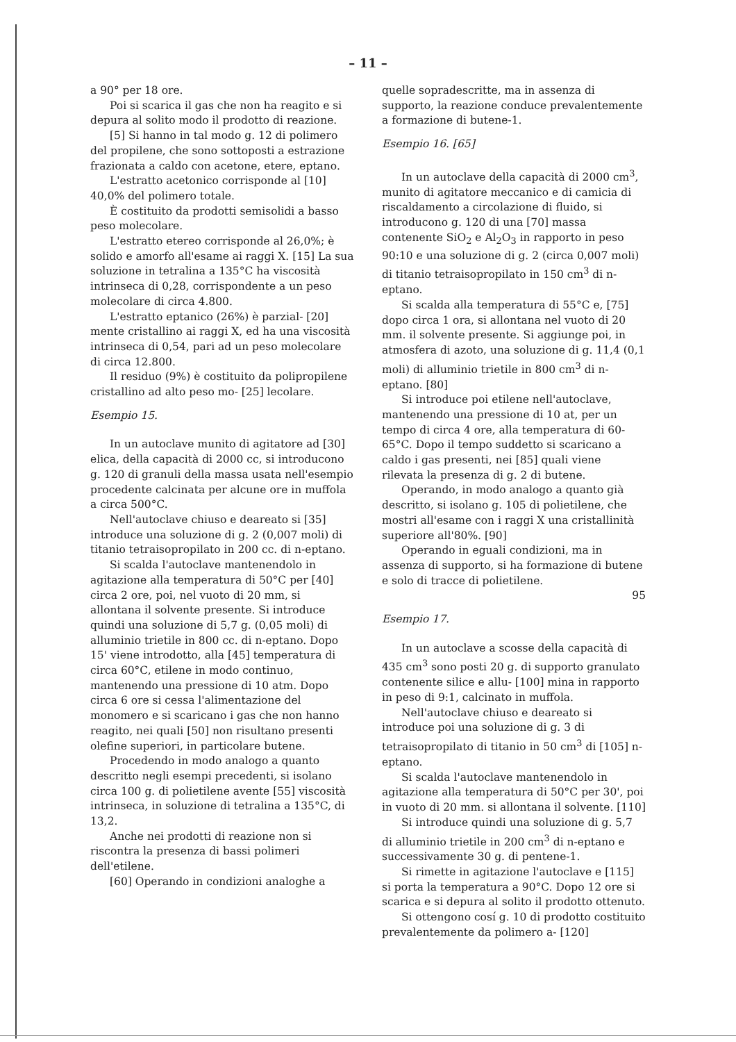– 11 –
a 90° per 18 ore.
Poi si scarica il gas che non ha reagito e si depura al solito modo il prodotto di reazione.
[5] Si hanno in tal modo g. 12 di polimero del propilene, che sono sottoposti a estrazione frazionata a caldo con acetone, etere, eptano.
L'estratto acetonico corrisponde al [10] 40,0% del polimero totale.
È costituito da prodotti semisolidi a basso peso molecolare.
L'estratto etereo corrisponde al 26,0%; è solido e amorfo all'esame ai raggi X. [15] La sua soluzione in tetralina a 135°C ha viscosità intrinseca di 0,28, corrispondente a un peso molecolare di circa 4.800.
L'estratto eptanico (26%) è parzial- [20] mente cristallino ai raggi X, ed ha una viscosità intrinseca di 0,54, pari ad un peso molecolare di circa 12.800.
Il residuo (9%) è costituito da polipropilene cristallino ad alto peso mo- [25] lecolare.
Esempio 15.
In un autoclave munito di agitatore ad [30] elica, della capacità di 2000 cc, si introducono g. 120 di granuli della massa usata nell'esempio procedente calcinata per alcune ore in muffola a circa 500°C.
Nell'autoclave chiuso e deareato si [35] introduce una soluzione di g. 2 (0,007 moli) di titanio tetraisopropilato in 200 cc. di n-eptano.
Si scalda l'autoclave mantenendolo in agitazione alla temperatura di 50°C per [40] circa 2 ore, poi, nel vuoto di 20 mm, si allontana il solvente presente. Si introduce quindi una soluzione di 5,7 g. (0,05 moli) di alluminio trietile in 800 cc. di n-eptano. Dopo 15' viene introdotto, alla [45] temperatura di circa 60°C, etilene in modo continuo, mantenendo una pressione di 10 atm. Dopo circa 6 ore si cessa l'alimentazione del monomero e si scaricano i gas che non hanno reagito, nei quali [50] non risultano presenti olefine superiori, in particolare butene.
Procedendo in modo analogo a quanto descritto negli esempi precedenti, si isolano circa 100 g. di polietilene avente [55] viscosità intrinseca, in soluzione di tetralina a 135°C, di 13,2.
Anche nei prodotti di reazione non si riscontra la presenza di bassi polimeri dell'etilene.
[60] Operando in condizioni analoghe a
quelle sopradescritte, ma in assenza di supporto, la reazione conduce prevalentemente a formazione di butene-1.
Esempio 16. [65]
In un autoclave della capacità di 2000 cm<sup>3</sup>, munito di agitatore meccanico e di camicia di riscaldamento a circolazione di fluido, si introducono g. 120 di una [70] massa contenente SiO<sub>2</sub> e Al<sub>2</sub>O<sub>3</sub> in rapporto in peso 90:10 e una soluzione di g. 2 (circa 0,007 moli) di titanio tetraisopropilato in 150 cm<sup>3</sup> di n-eptano.
Si scalda alla temperatura di 55°C e, [75] dopo circa 1 ora, si allontana nel vuoto di 20 mm. il solvente presente. Si aggiunge poi, in atmosfera di azoto, una soluzione di g. 11,4 (0,1 moli) di alluminio trietile in 800 cm<sup>3</sup> di n-eptano. [80]
Si introduce poi etilene nell'autoclave, mantenendo una pressione di 10 at, per un tempo di circa 4 ore, alla temperatura di 60-65°C. Dopo il tempo suddetto si scaricano a caldo i gas presenti, nei [85] quali viene rilevata la presenza di g. 2 di butene.
Operando, in modo analogo a quanto già descritto, si isolano g. 105 di polietilene, che mostri all'esame con i raggi X una cristallinità superiore all'80%. [90]
Operando in eguali condizioni, ma in assenza di supporto, si ha formazione di butene e solo di tracce di polietilene.
95
Esempio 17.
In un autoclave a scosse della capacità di 435 cm<sup>3</sup> sono posti 20 g. di supporto granulato contenente silice e allu- [100] mina in rapporto in peso di 9:1, calcinato in muffola.
Nell'autoclave chiuso e deareato si introduce poi una soluzione di g. 3 di tetraisopropilato di titanio in 50 cm<sup>3</sup> di [105] n-eptano.
Si scalda l'autoclave mantenendolo in agitazione alla temperatura di 50°C per 30', poi in vuoto di 20 mm. si allontana il solvente. [110]
Si introduce quindi una soluzione di g. 5,7 di alluminio trietile in 200 cm<sup>3</sup> di n-eptano e successivamente 30 g. di pentene-1.
Si rimette in agitazione l'autoclave e [115] si porta la temperatura a 90°C. Dopo 12 ore si scarica e si depura al solito il prodotto ottenuto.
Si ottengono cosí g. 10 di prodotto costituito prevalentemente da polimero a- [120]